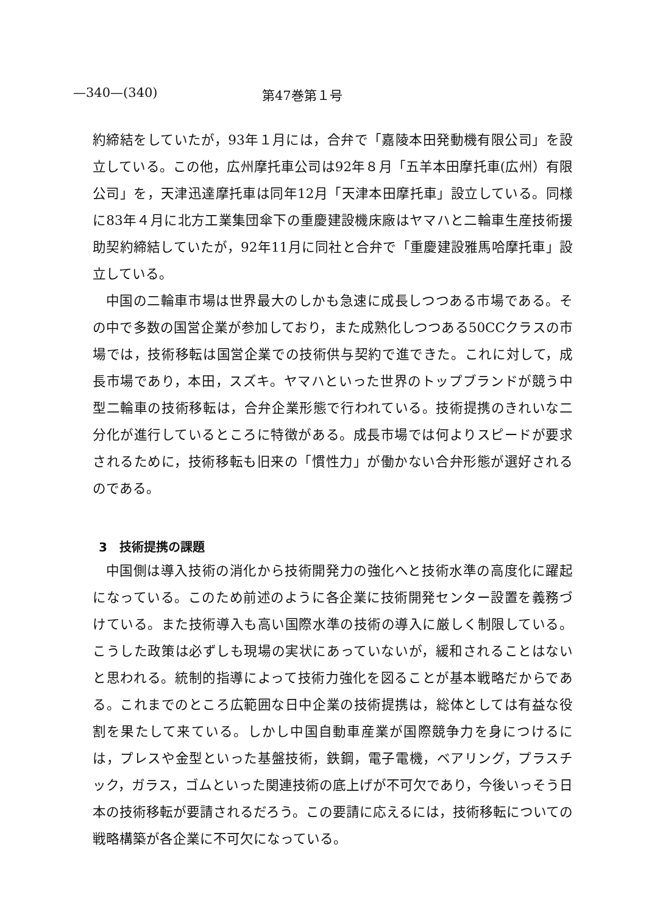—340—(340) 第47巻第１号
約締結をしていたが，93年１月には，合弁で「嘉陵本田発動機有限公司」を設立している。この他，広州摩托車公司は92年８月「五羊本田摩托車(広州）有限公司」を，天津迅達摩托車は同年12月「天津本田摩托車」設立している。同様に83年４月に北方工業集団傘下の重慶建設機床廠はヤマハと二輪車生産技術援助契約締結していたが，92年11月に同社と合弁で「重慶建設雅馬哈摩托車」設立している。
中国の二輪車市場は世界最大のしかも急速に成長しつつある市場である。その中で多数の国営企業が参加しており，また成熟化しつつある50CCクラスの市場では，技術移転は国営企業での技術供与契約で進できた。これに対して，成長市場であり，本田，スズキ。ヤマハといった世界のトップブランドが競う中型二輪車の技術移転は，合弁企業形態で行われている。技術提携のきれいな二分化が進行しているところに特徴がある。成長市場では何よりスピードが要求されるために，技術移転も旧来の「慣性力」が働かない合弁形態が選好されるのである。
3　技術提携の課題
中国側は導入技術の消化から技術開発力の強化へと技術水準の高度化に躍起になっている。このため前述のように各企業に技術開発センター設置を義務づけている。また技術導入も高い国際水準の技術の導入に厳しく制限している。こうした政策は必ずしも現場の実状にあっていないが，緩和されることはないと思われる。統制的指導によって技術力強化を図ることが基本戦略だからである。これまでのところ広範囲な日中企業の技術提携は，総体としては有益な役割を果たして来ている。しかし中国自動車産業が国際競争力を身につけるには，プレスや金型といった基盤技術，鉄鋼，電子電機，ベアリング，プラスチック，ガラス，ゴムといった関連技術の底上げが不可欠であり，今後いっそう日本の技術移転が要請されるだろう。この要請に応えるには，技術移転についての戦略構築が各企業に不可欠になっている。